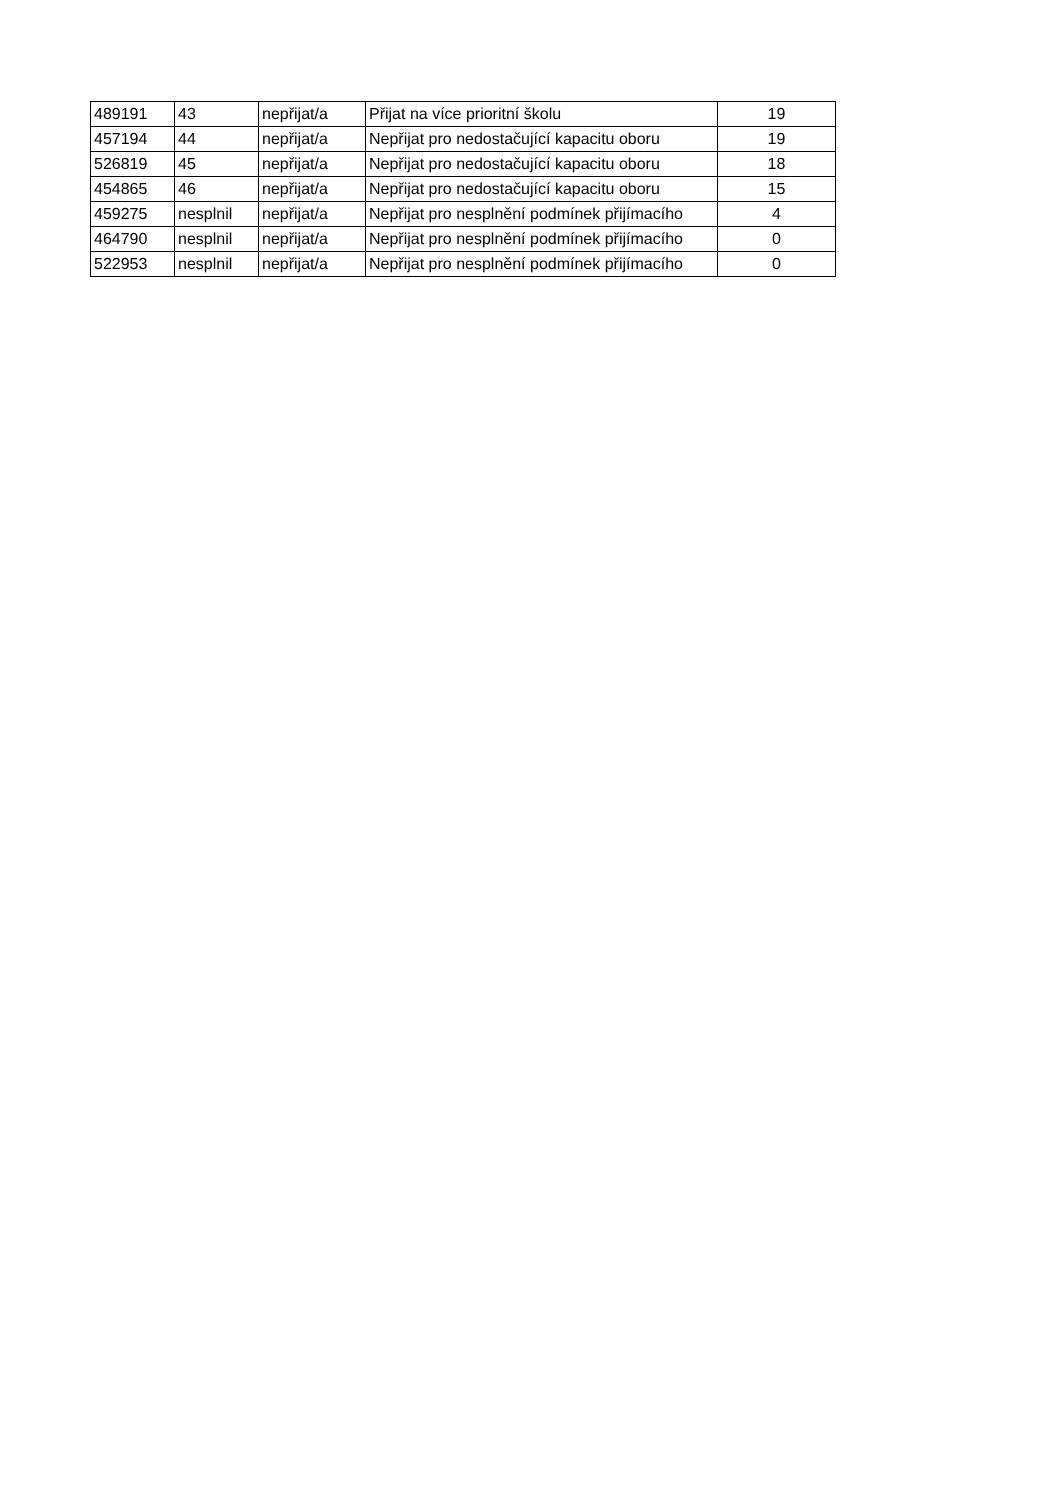| 489191 | 43 | nepřijat/a | Přijat na více prioritní školu | 19 |
| 457194 | 44 | nepřijat/a | Nepřijat pro nedostačující kapacitu oboru | 19 |
| 526819 | 45 | nepřijat/a | Nepřijat pro nedostačující kapacitu oboru | 18 |
| 454865 | 46 | nepřijat/a | Nepřijat pro nedostačující kapacitu oboru | 15 |
| 459275 | nesplnil | nepřijat/a | Nepřijat pro nesplnění podmínek přijímacího | 4 |
| 464790 | nesplnil | nepřijat/a | Nepřijat pro nesplnění podmínek přijímacího | 0 |
| 522953 | nesplnil | nepřijat/a | Nepřijat pro nesplnění podmínek přijímacího | 0 |